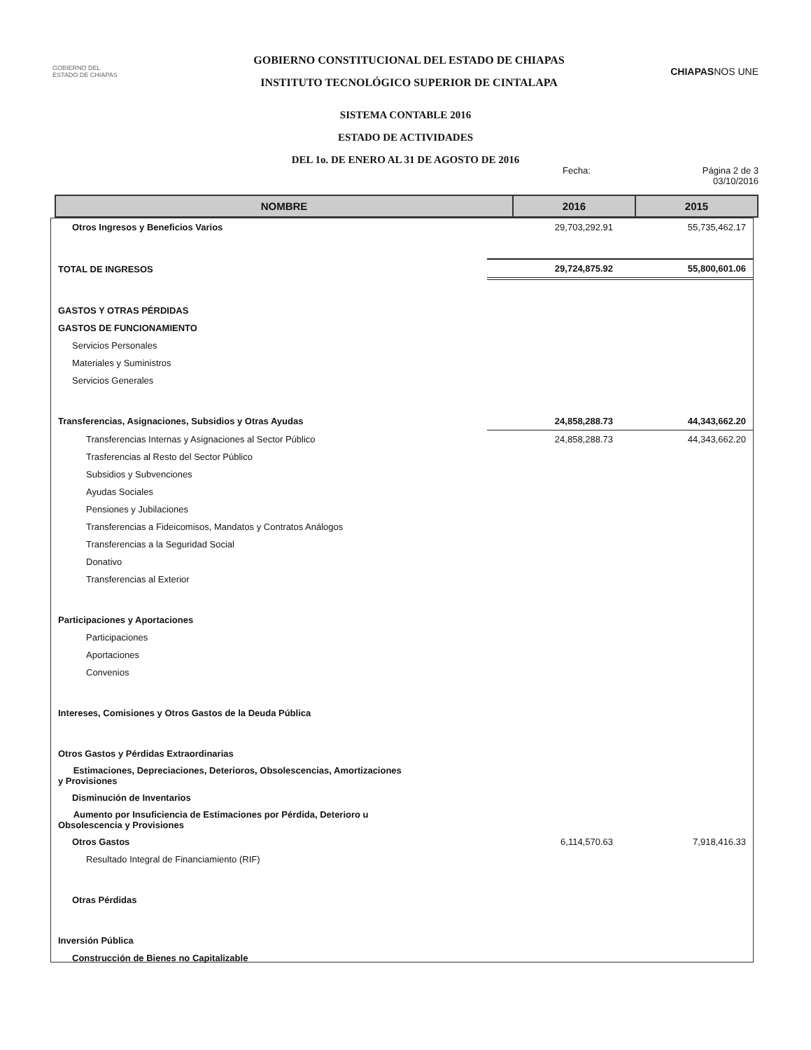GOBIERNO DEL
ESTADO DE CHIAPAS
GOBIERNO CONSTITUCIONAL DEL ESTADO DE CHIAPAS
INSTITUTO TECNOLÓGICO SUPERIOR DE CINTALAPA
CHIAPASNOS UNE
SISTEMA CONTABLE 2016
ESTADO DE ACTIVIDADES
DEL 1o. DE ENERO AL 31 DE AGOSTO DE 2016
Fecha: Página 2 de 3
03/10/2016
| NOMBRE | 2016 | 2015 |
| --- | --- | --- |
| Otros Ingresos y Beneficios Varios | 29,703,292.91 | 55,735,462.17 |
| TOTAL DE INGRESOS | 29,724,875.92 | 55,800,601.06 |
| GASTOS Y OTRAS PÉRDIDAS | | |
| GASTOS DE FUNCIONAMIENTO | | |
| Servicios Personales | | |
| Materiales y Suministros | | |
| Servicios Generales | | |
| Transferencias, Asignaciones, Subsidios y Otras Ayudas | 24,858,288.73 | 44,343,662.20 |
| Transferencias Internas y Asignaciones al Sector Público | 24,858,288.73 | 44,343,662.20 |
| Trasferencias al Resto del Sector Público | | |
| Subsidios y Subvenciones | | |
| Ayudas Sociales | | |
| Pensiones y Jubilaciones | | |
| Transferencias a Fideicomisos, Mandatos y Contratos Análogos | | |
| Transferencias a la Seguridad Social | | |
| Donativo | | |
| Transferencias al Exterior | | |
| Participaciones y Aportaciones | | |
| Participaciones | | |
| Aportaciones | | |
| Convenios | | |
| Intereses, Comisiones y Otros Gastos de la Deuda Pública | | |
| Otros Gastos y Pérdidas Extraordinarias | | |
| Estimaciones, Depreciaciones, Deterioros, Obsolescencias, Amortizaciones y Provisiones | | |
| Disminución de Inventarios | | |
| Aumento por Insuficiencia de Estimaciones por Pérdida, Deterioro u Obsolescencia y Provisiones | | |
| Otros Gastos | 6,114,570.63 | 7,918,416.33 |
| Resultado Integral de Financiamiento (RIF) | | |
| Otras Pérdidas | | |
| Inversión Pública | | |
| Construcción de Bienes no Capitalizable | | |